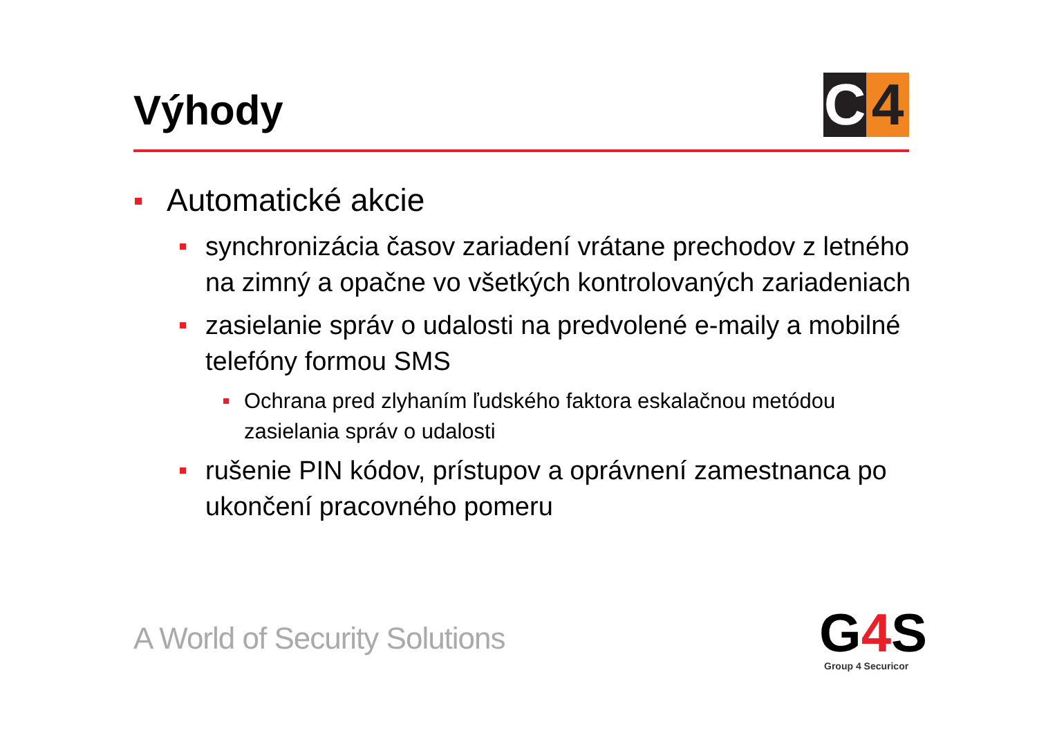Výhody
C 4
Automatické akcie
synchronizácia časov zariadení vrátane prechodov z letného na zimný a opačne vo všetkých kontrolovaných zariadeniach
zasielanie správ o udalosti na predvolené e-maily a mobilné telefóny formou SMS
Ochrana pred zlyhaním ľudského faktora eskalačnou metódou zasielania správ o udalosti
rušenie PIN kódov, prístupov a oprávnení zamestnanca po ukončení pracovného pomeru
A World of Security Solutions G4 S Group 4 Securicor